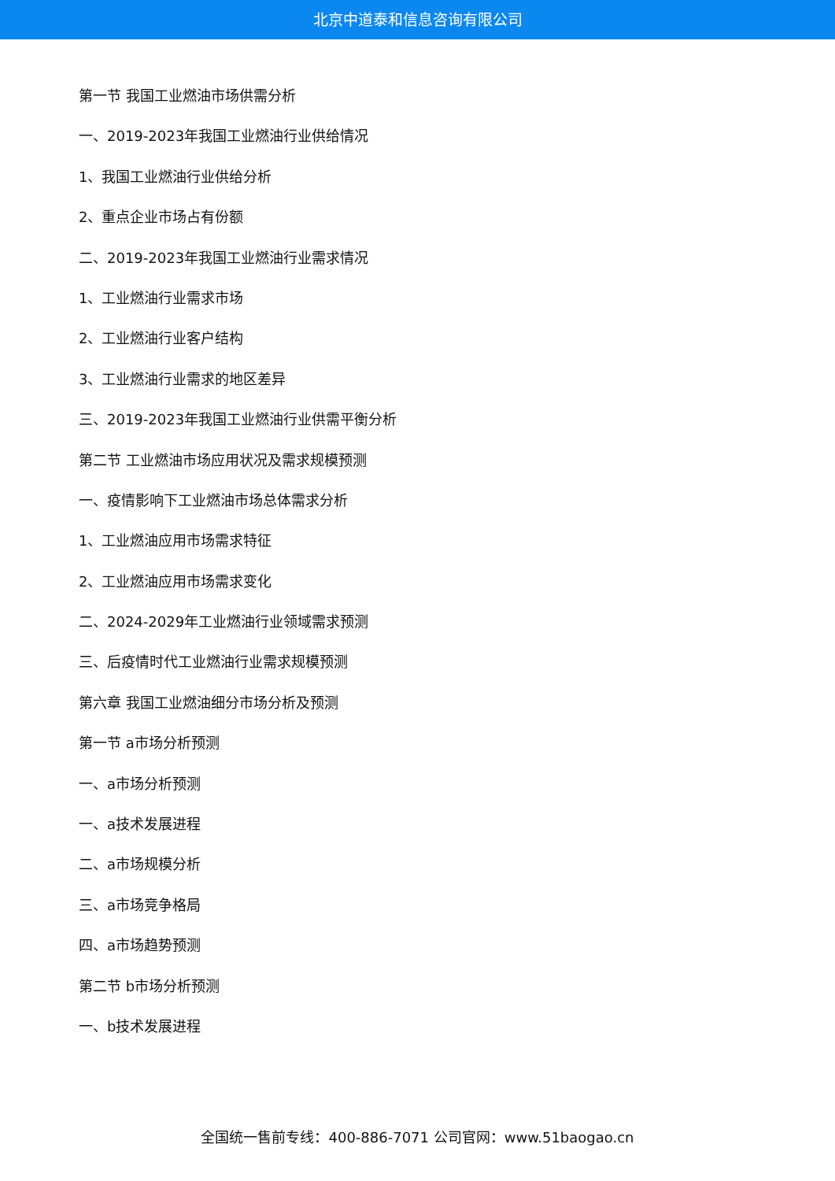北京中道泰和信息咨询有限公司
第一节 我国工业燃油市场供需分析
一、2019-2023年我国工业燃油行业供给情况
1、我国工业燃油行业供给分析
2、重点企业市场占有份额
二、2019-2023年我国工业燃油行业需求情况
1、工业燃油行业需求市场
2、工业燃油行业客户结构
3、工业燃油行业需求的地区差异
三、2019-2023年我国工业燃油行业供需平衡分析
第二节 工业燃油市场应用状况及需求规模预测
一、疫情影响下工业燃油市场总体需求分析
1、工业燃油应用市场需求特征
2、工业燃油应用市场需求变化
二、2024-2029年工业燃油行业领域需求预测
三、后疫情时代工业燃油行业需求规模预测
第六章 我国工业燃油细分市场分析及预测
第一节 a市场分析预测
一、a市场分析预测
一、a技术发展进程
二、a市场规模分析
三、a市场竞争格局
四、a市场趋势预测
第二节 b市场分析预测
一、b技术发展进程
全国统一售前专线：400-886-7071 公司官网：www.51baogao.cn